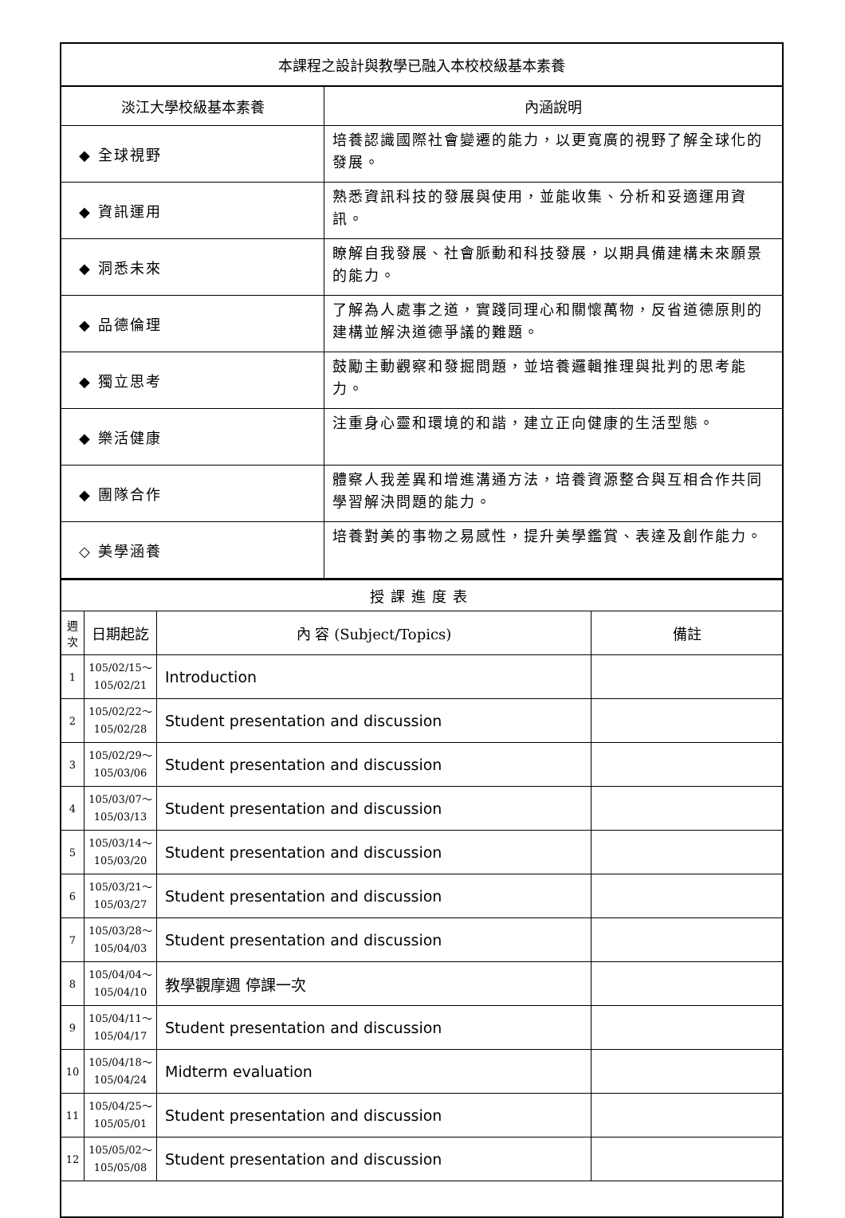| 本課程之設計與教學已融入本校校級基本素養 | |
| 淡江大學校級基本素養 | 內涵說明 |
| ◆ 全球視野 | 培養認識國際社會變遷的能力，以更寬廣的視野了解全球化的發展。 |
| ◆ 資訊運用 | 熟悉資訊科技的發展與使用，並能收集、分析和妥適運用資訊。 |
| ◆ 洞悉未來 | 瞭解自我發展、社會脈動和科技發展，以期具備建構未來願景的能力。 |
| ◆ 品德倫理 | 了解為人處事之道，實踐同理心和關懷萬物，反省道德原則的建構並解決道德爭議的難題。 |
| ◆ 獨立思考 | 鼓勵主動觀察和發掘問題，並培養邏輯推理與批判的思考能力。 |
| ◆ 樂活健康 | 注重身心靈和環境的和諧，建立正向健康的生活型態。 |
| ◆ 團隊合作 | 體察人我差異和增進溝通方法，培養資源整合與互相合作共同學習解決問題的能力。 |
| ◇ 美學涵養 | 培養對美的事物之易感性，提升美學鑑賞、表達及創作能力。 |
| 授課進度表 | | | |
| 週 次 | 日期起訖 | 內 容 (Subject/Topics) | 備註 |
| 1 | 105/02/15～ 105/02/21 | Introduction | |
| 2 | 105/02/22～ 105/02/28 | Student presentation and discussion | |
| 3 | 105/02/29～ 105/03/06 | Student presentation and discussion | |
| 4 | 105/03/07～ 105/03/13 | Student presentation and discussion | |
| 5 | 105/03/14～ 105/03/20 | Student presentation and discussion | |
| 6 | 105/03/21～ 105/03/27 | Student presentation and discussion | |
| 7 | 105/03/28～ 105/04/03 | Student presentation and discussion | |
| 8 | 105/04/04～ 105/04/10 | 教學觀摩週 停課一次 | |
| 9 | 105/04/11～ 105/04/17 | Student presentation and discussion | |
| 10 | 105/04/18～ 105/04/24 | Midterm evaluation | |
| 11 | 105/04/25～ 105/05/01 | Student presentation and discussion | |
| 12 | 105/05/02～ 105/05/08 | Student presentation and discussion | |